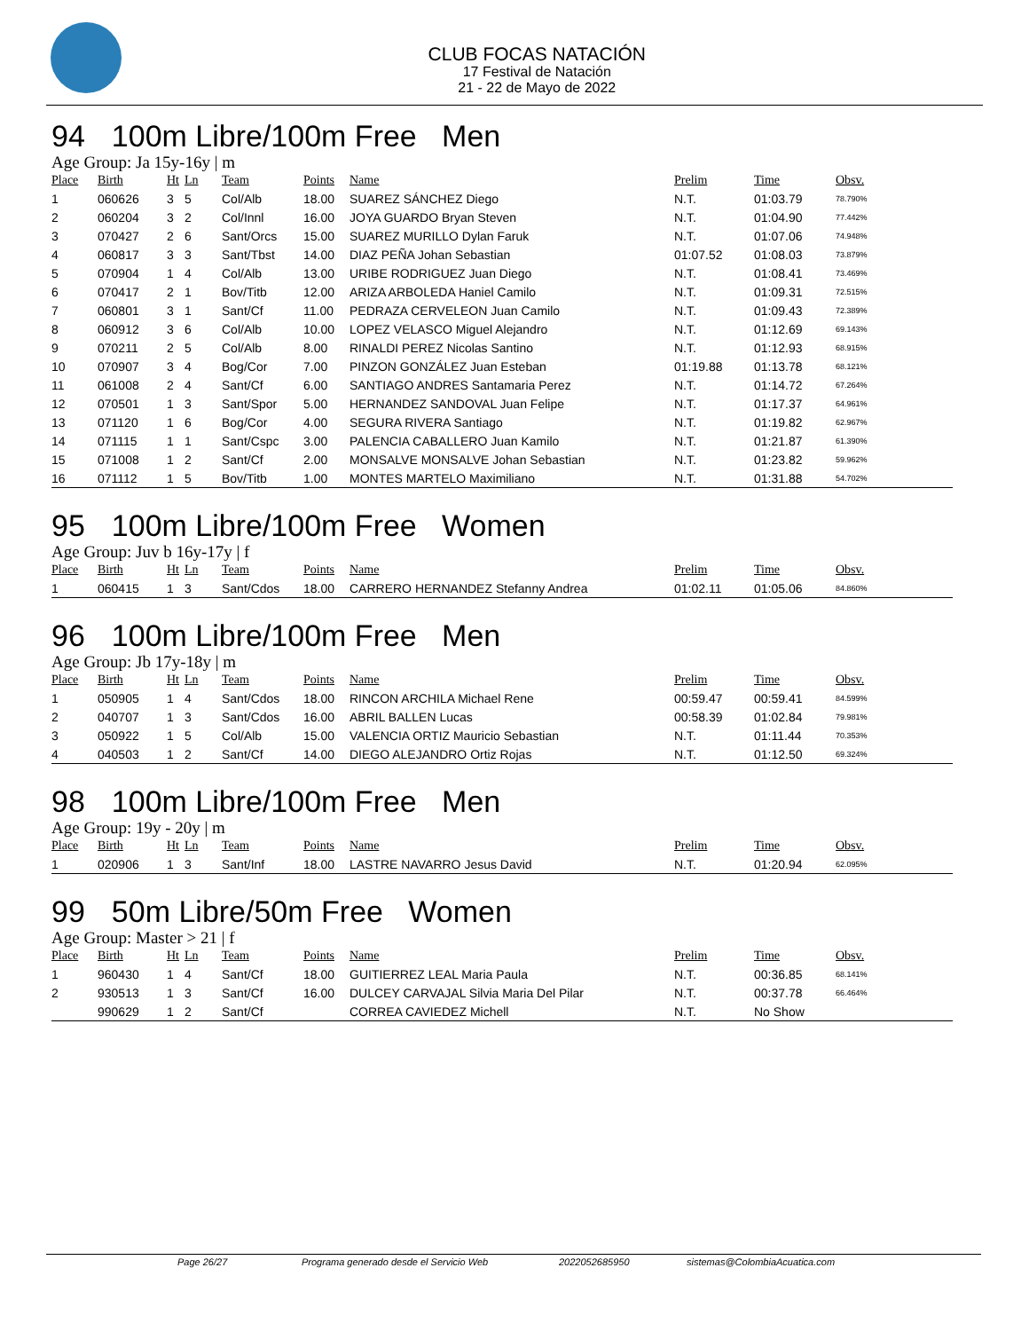CLUB FOCAS NATACIÓN
17 Festival de Natación
21 - 22 de Mayo de 2022
94 100m Libre/100m Free Men
Age Group: Ja 15y-16y | m
| Place | Birth | Ht | Ln | Team | Points | Name | Prelim | Time | Obsv. |
| --- | --- | --- | --- | --- | --- | --- | --- | --- | --- |
| 1 | 060626 | 3 | 5 | Col/Alb | 18.00 | SUAREZ SÁNCHEZ Diego | N.T. | 01:03.79 | 78.790% |
| 2 | 060204 | 3 | 2 | Col/Innl | 16.00 | JOYA GUARDO Bryan Steven | N.T. | 01:04.90 | 77.442% |
| 3 | 070427 | 2 | 6 | Sant/Orcs | 15.00 | SUAREZ MURILLO Dylan Faruk | N.T. | 01:07.06 | 74.948% |
| 4 | 060817 | 3 | 3 | Sant/Tbst | 14.00 | DIAZ PEÑA Johan Sebastian | 01:07.52 | 01:08.03 | 73.879% |
| 5 | 070904 | 1 | 4 | Col/Alb | 13.00 | URIBE RODRIGUEZ Juan Diego | N.T. | 01:08.41 | 73.469% |
| 6 | 070417 | 2 | 1 | Bov/Titb | 12.00 | ARIZA ARBOLEDA Haniel Camilo | N.T. | 01:09.31 | 72.515% |
| 7 | 060801 | 3 | 1 | Sant/Cf | 11.00 | PEDRAZA CERVELEON Juan Camilo | N.T. | 01:09.43 | 72.389% |
| 8 | 060912 | 3 | 6 | Col/Alb | 10.00 | LOPEZ VELASCO Miguel Alejandro | N.T. | 01:12.69 | 69.143% |
| 9 | 070211 | 2 | 5 | Col/Alb | 8.00 | RINALDI PEREZ Nicolas Santino | N.T. | 01:12.93 | 68.915% |
| 10 | 070907 | 3 | 4 | Bog/Cor | 7.00 | PINZON GONZÁLEZ Juan Esteban | 01:19.88 | 01:13.78 | 68.121% |
| 11 | 061008 | 2 | 4 | Sant/Cf | 6.00 | SANTIAGO ANDRES Santamaria Perez | N.T. | 01:14.72 | 67.264% |
| 12 | 070501 | 1 | 3 | Sant/Spor | 5.00 | HERNANDEZ SANDOVAL Juan Felipe | N.T. | 01:17.37 | 64.961% |
| 13 | 071120 | 1 | 6 | Bog/Cor | 4.00 | SEGURA RIVERA Santiago | N.T. | 01:19.82 | 62.967% |
| 14 | 071115 | 1 | 1 | Sant/Cspc | 3.00 | PALENCIA CABALLERO Juan Kamilo | N.T. | 01:21.87 | 61.390% |
| 15 | 071008 | 1 | 2 | Sant/Cf | 2.00 | MONSALVE MONSALVE Johan Sebastian | N.T. | 01:23.82 | 59.962% |
| 16 | 071112 | 1 | 5 | Bov/Titb | 1.00 | MONTES MARTELO Maximiliano | N.T. | 01:31.88 | 54.702% |
95 100m Libre/100m Free Women
Age Group: Juv b 16y-17y | f
| Place | Birth | Ht | Ln | Team | Points | Name | Prelim | Time | Obsv. |
| --- | --- | --- | --- | --- | --- | --- | --- | --- | --- |
| 1 | 060415 | 1 | 3 | Sant/Cdos | 18.00 | CARRERO HERNANDEZ Stefanny Andrea | 01:02.11 | 01:05.06 | 84.860% |
96 100m Libre/100m Free Men
Age Group: Jb 17y-18y | m
| Place | Birth | Ht | Ln | Team | Points | Name | Prelim | Time | Obsv. |
| --- | --- | --- | --- | --- | --- | --- | --- | --- | --- |
| 1 | 050905 | 1 | 4 | Sant/Cdos | 18.00 | RINCON ARCHILA Michael Rene | 00:59.47 | 00:59.41 | 84.599% |
| 2 | 040707 | 1 | 3 | Sant/Cdos | 16.00 | ABRIL BALLEN Lucas | 00:58.39 | 01:02.84 | 79.981% |
| 3 | 050922 | 1 | 5 | Col/Alb | 15.00 | VALENCIA ORTIZ Mauricio Sebastian | N.T. | 01:11.44 | 70.353% |
| 4 | 040503 | 1 | 2 | Sant/Cf | 14.00 | DIEGO ALEJANDRO Ortiz Rojas | N.T. | 01:12.50 | 69.324% |
98 100m Libre/100m Free Men
Age Group: 19y - 20y | m
| Place | Birth | Ht | Ln | Team | Points | Name | Prelim | Time | Obsv. |
| --- | --- | --- | --- | --- | --- | --- | --- | --- | --- |
| 1 | 020906 | 1 | 3 | Sant/Inf | 18.00 | LASTRE NAVARRO Jesus David | N.T. | 01:20.94 | 62.095% |
99 50m Libre/50m Free Women
Age Group: Master > 21 | f
| Place | Birth | Ht | Ln | Team | Points | Name | Prelim | Time | Obsv. |
| --- | --- | --- | --- | --- | --- | --- | --- | --- | --- |
| 1 | 960430 | 1 | 4 | Sant/Cf | 18.00 | GUITIERREZ LEAL Maria Paula | N.T. | 00:36.85 | 68.141% |
| 2 | 930513 | 1 | 3 | Sant/Cf | 16.00 | DULCEY CARVAJAL Silvia Maria Del Pilar | N.T. | 00:37.78 | 66.464% |
| | 990629 | 1 | 2 | Sant/Cf | | CORREA CAVIEDEZ Michell | N.T. | No Show | |
Page 26/27 Programa generado desde el Servicio Web 2022052685950 sistemas@ColombiaAcuatica.com